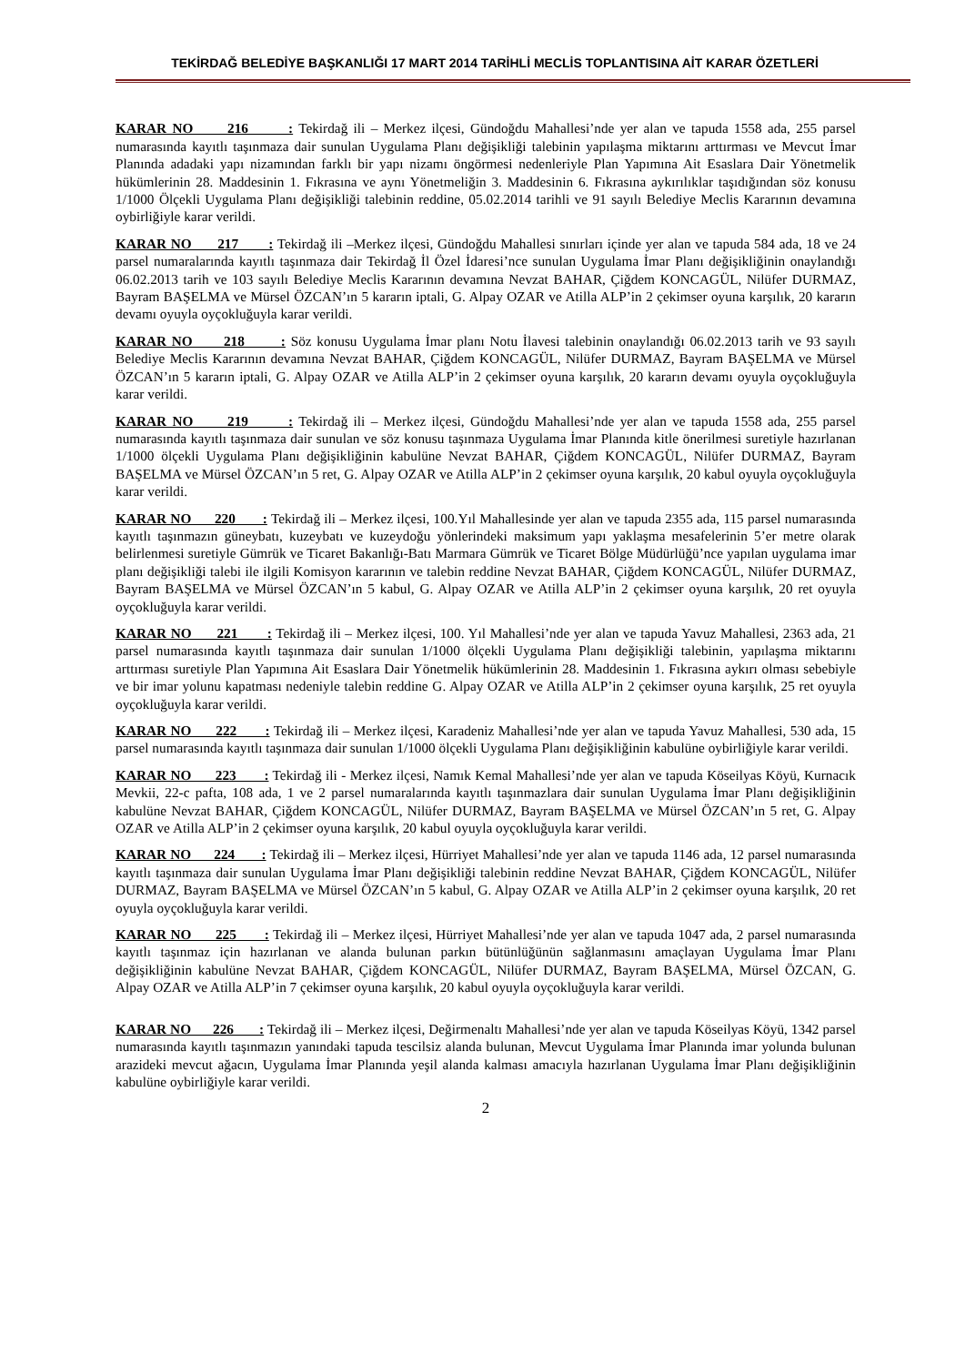TEKİRDAĞ BELEDİYE BAŞKANLIĞI 17 MART 2014 TARİHLİ MECLİS TOPLANTISINA AİT KARAR ÖZETLERİ
KARAR NO 216 : Tekirdağ ili – Merkez ilçesi, Gündoğdu Mahallesi’nde yer alan ve tapuda 1558 ada, 255 parsel numarasında kayıtlı taşınmaza dair sunulan Uygulama Planı değişikliği talebinin yapılaşma miktarını arttırması ve Mevcut İmar Planında adadaki yapı nizamından farklı bir yapı nizamı öngörmesi nedenleriyle Plan Yapımına Ait Esaslara Dair Yönetmelik hükümlerinin 28. Maddesinin 1. Fıkrasına ve aynı Yönetmeliğin 3. Maddesinin 6. Fıkrasına aykırılıklar taşıdığından söz konusu 1/1000 Ölçekli Uygulama Planı değişikliği talebinin reddine, 05.02.2014 tarihli ve 91 sayılı Belediye Meclis Kararının devamına oybirliğiyle karar verildi.
KARAR NO 217 : Tekirdağ ili –Merkez ilçesi, Gündoğdu Mahallesi sınırları içinde yer alan ve tapuda 584 ada, 18 ve 24 parsel numaralarında kayıtlı taşınmaza dair Tekirdağ İl Özel İdaresi’nce sunulan Uygulama İmar Planı değişikliğinin onaylandığı 06.02.2013 tarih ve 103 sayılı Belediye Meclis Kararının devamına Nevzat BAHAR, Çiğdem KONCAGÜL, Nilüfer DURMAZ, Bayram BAŞELMA ve Mürsel ÖZCAN’ın 5 kararın iptali, G. Alpay OZAR ve Atilla ALP’in 2 çekimser oyuna karşılık, 20 kararın devamı oyuyla oyçokluğuyla karar verildi.
KARAR NO 218 : Söz konusu Uygulama İmar planı Notu İlavesi talebinin onaylandığı 06.02.2013 tarih ve 93 sayılı Belediye Meclis Kararının devamına Nevzat BAHAR, Çiğdem KONCAGÜL, Nilüfer DURMAZ, Bayram BAŞELMA ve Mürsel ÖZCAN’ın 5 kararın iptali, G. Alpay OZAR ve Atilla ALP’in 2 çekimser oyuna karşılık, 20 kararın devamı oyuyla oyçokluğuyla karar verildi.
KARAR NO 219 : Tekirdağ ili – Merkez ilçesi, Gündoğdu Mahallesi’nde yer alan ve tapuda 1558 ada, 255 parsel numarasında kayıtlı taşınmaza dair sunulan ve söz konusu taşınmaza Uygulama İmar Planında kitle önerilmesi suretiyle hazırlanan 1/1000 ölçekli Uygulama Planı değişikliğinin kabulüne Nevzat BAHAR, Çiğdem KONCAGÜL, Nilüfer DURMAZ, Bayram BAŞELMA ve Mürsel ÖZCAN’ın 5 ret, G. Alpay OZAR ve Atilla ALP’in 2 çekimser oyuna karşılık, 20 kabul oyuyla oyçokluğuyla karar verildi.
KARAR NO 220 : Tekirdağ ili – Merkez ilçesi, 100.Yıl Mahallesinde yer alan ve tapuda 2355 ada, 115 parsel numarasında kayıtlı taşınmazın güneybatı, kuzeybatı ve kuzeydoğu yönlerindeki maksimum yapı yaklaşma mesafelerinin 5’er metre olarak belirlenmesi suretiyle Gümrük ve Ticaret Bakanlığı-Batı Marmara Gümrük ve Ticaret Bölge Müdürlüğü’nce yapılan uygulama imar planı değişikliği talebi ile ilgili Komisyon kararının ve talebin reddine Nevzat BAHAR, Çiğdem KONCAGÜL, Nilüfer DURMAZ, Bayram BAŞELMA ve Mürsel ÖZCAN’ın 5 kabul, G. Alpay OZAR ve Atilla ALP’in 2 çekimser oyuna karşılık, 20 ret oyuyla oyçokluğuyla karar verildi.
KARAR NO 221 : Tekirdağ ili – Merkez ilçesi, 100. Yıl Mahallesi’nde yer alan ve tapuda Yavuz Mahallesi, 2363 ada, 21 parsel numarasında kayıtlı taşınmaza dair sunulan 1/1000 ölçekli Uygulama Planı değişikliği talebinin, yapılaşma miktarını arttırması suretiyle Plan Yapımına Ait Esaslara Dair Yönetmelik hükümlerinin 28. Maddesinin 1. Fıkrasına aykırı olması sebebiyle ve bir imar yolunu kapatması nedeniyle talebin reddine G. Alpay OZAR ve Atilla ALP’in 2 çekimser oyuna karşılık, 25 ret oyuyla oyçokluğuyla karar verildi.
KARAR NO 222 : Tekirdağ ili – Merkez ilçesi, Karadeniz Mahallesi’nde yer alan ve tapuda Yavuz Mahallesi, 530 ada, 15 parsel numarasında kayıtlı taşınmaza dair sunulan 1/1000 ölçekli Uygulama Planı değişikliğinin kabulüne oybirliğiyle karar verildi.
KARAR NO 223 : Tekirdağ ili - Merkez ilçesi, Namık Kemal Mahallesi’nde yer alan ve tapuda Köseilyas Köyü, Kurnacık Mevkii, 22-c pafta, 108 ada, 1 ve 2 parsel numaralarında kayıtlı taşınmazlara dair sunulan Uygulama İmar Planı değişikliğinin kabulüne Nevzat BAHAR, Çiğdem KONCAGÜL, Nilüfer DURMAZ, Bayram BAŞELMA ve Mürsel ÖZCAN’ın 5 ret, G. Alpay OZAR ve Atilla ALP’in 2 çekimser oyuna karşılık, 20 kabul oyuyla oyçokluğuyla karar verildi.
KARAR NO 224 : Tekirdağ ili – Merkez ilçesi, Hürriyet Mahallesi’nde yer alan ve tapuda 1146 ada, 12 parsel numarasında kayıtlı taşınmaza dair sunulan Uygulama İmar Planı değişikliği talebinin reddine Nevzat BAHAR, Çiğdem KONCAGÜL, Nilüfer DURMAZ, Bayram BAŞELMA ve Mürsel ÖZCAN’ın 5 kabul, G. Alpay OZAR ve Atilla ALP’in 2 çekimser oyuna karşılık, 20 ret oyuyla oyçokluğuyla karar verildi.
KARAR NO 225 : Tekirdağ ili – Merkez ilçesi, Hürriyet Mahallesi’nde yer alan ve tapuda 1047 ada, 2 parsel numarasında kayıtlı taşınmaz için hazırlanan ve alanda bulunan parkın bütünlüğünün sağlanmasını amaçlayan Uygulama İmar Planı değişikliğinin kabulüne Nevzat BAHAR, Çiğdem KONCAGÜL, Nilüfer DURMAZ, Bayram BAŞELMA, Mürsel ÖZCAN, G. Alpay OZAR ve Atilla ALP’in 7 çekimser oyuna karşılık, 20 kabul oyuyla oyçokluğuyla karar verildi.
KARAR NO 226 : Tekirdağ ili – Merkez ilçesi, Değirmenaltı Mahallesi’nde yer alan ve tapuda Köseilyas Köyü, 1342 parsel numarasında kayıtlı taşınmazın yanındaki tapuda tescilsiz alanda bulunan, Mevcut Uygulama İmar Planında imar yolunda bulunan arazideki mevcut ağacın, Uygulama İmar Planında yeşil alanda kalması amacıyla hazırlanan Uygulama İmar Planı değişikliğinin kabulüne oybirliğiyle karar verildi.
2